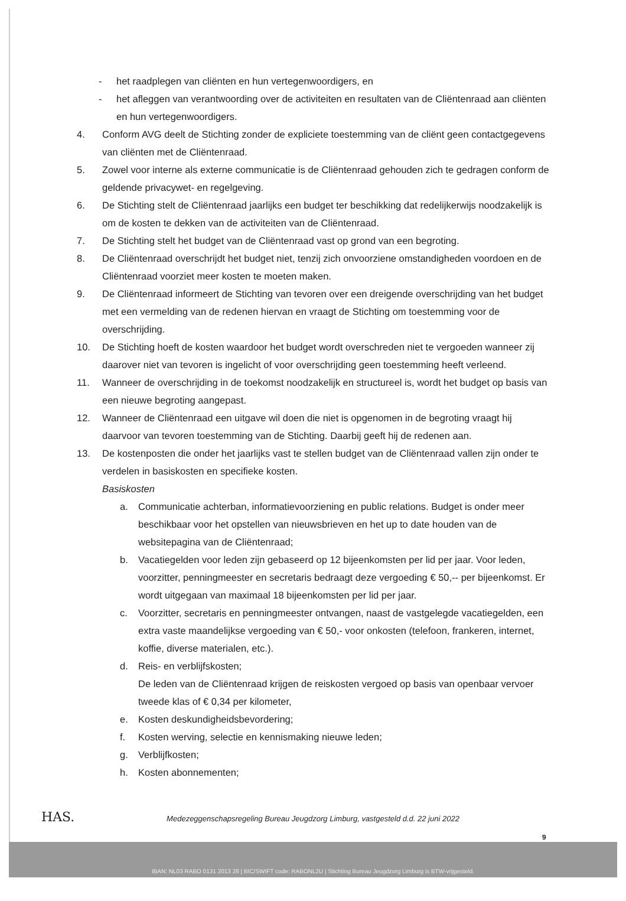- het raadplegen van cliënten en hun vertegenwoordigers, en
- het afleggen van verantwoording over de activiteiten en resultaten van de Cliëntenraad aan cliënten en hun vertegenwoordigers.
4. Conform AVG deelt de Stichting zonder de expliciete toestemming van de cliënt geen contactgegevens van cliënten met de Cliëntenraad.
5. Zowel voor interne als externe communicatie is de Cliëntenraad gehouden zich te gedragen conform de geldende privacywet- en regelgeving.
6. De Stichting stelt de Cliëntenraad jaarlijks een budget ter beschikking dat redelijkerwijs noodzakelijk is om de kosten te dekken van de activiteiten van de Cliëntenraad.
7. De Stichting stelt het budget van de Cliëntenraad vast op grond van een begroting.
8. De Cliëntenraad overschrijdt het budget niet, tenzij zich onvoorziene omstandigheden voordoen en de Cliëntenraad voorziet meer kosten te moeten maken.
9. De Cliëntenraad informeert de Stichting van tevoren over een dreigende overschrijding van het budget met een vermelding van de redenen hiervan en vraagt de Stichting om toestemming voor de overschrijding.
10. De Stichting hoeft de kosten waardoor het budget wordt overschreden niet te vergoeden wanneer zij daarover niet van tevoren is ingelicht of voor overschrijding geen toestemming heeft verleend.
11. Wanneer de overschrijding in de toekomst noodzakelijk en structureel is, wordt het budget op basis van een nieuwe begroting aangepast.
12. Wanneer de Cliëntenraad een uitgave wil doen die niet is opgenomen in de begroting vraagt hij daarvoor van tevoren toestemming van de Stichting. Daarbij geeft hij de redenen aan.
13. De kostenposten die onder het jaarlijks vast te stellen budget van de Cliëntenraad vallen zijn onder te verdelen in basiskosten en specifieke kosten.
Basiskosten
a. Communicatie achterban, informatievoorziening en public relations. Budget is onder meer beschikbaar voor het opstellen van nieuwsbrieven en het up to date houden van de websitepagina van de Cliëntenraad;
b. Vacatiegelden voor leden zijn gebaseerd op 12 bijeenkomsten per lid per jaar. Voor leden, voorzitter, penningmeester en secretaris bedraagt deze vergoeding € 50,-- per bijeenkomst. Er wordt uitgegaan van maximaal 18 bijeenkomsten per lid per jaar.
c. Voorzitter, secretaris en penningmeester ontvangen, naast de vastgelegde vacatiegelden, een extra vaste maandelijkse vergoeding van € 50,- voor onkosten (telefoon, frankeren, internet, koffie, diverse materialen, etc.).
d. Reis- en verblijfskosten;
De leden van de Cliëntenraad krijgen de reiskosten vergoed op basis van openbaar vervoer tweede klas of € 0,34 per kilometer,
e. Kosten deskundigheidsbevordering;
f. Kosten werving, selectie en kennismaking nieuwe leden;
g. Verblijfkosten;
h. Kosten abonnementen;
HAS.
Medezeggenschapsregeling Bureau Jeugdzorg Limburg, vastgesteld d.d. 22 juni 2022
9
IBAN: NL03 RABO 0131 2013 28 | BIC/SWIFT code: RABONL2U | Stichting Bureau Jeugdzorg Limburg is BTW-vrijgesteld.